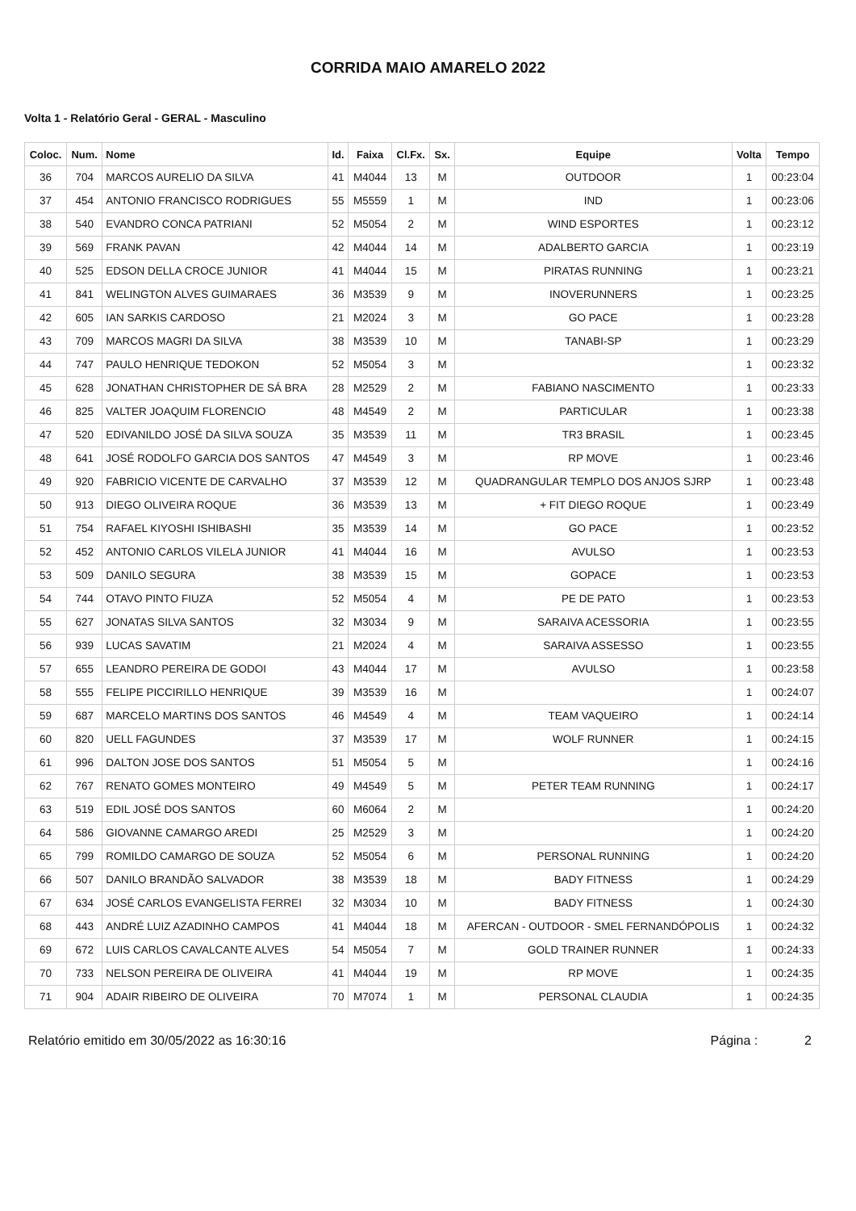CORRIDA MAIO AMARELO 2022
Volta 1 - Relatório Geral - GERAL - Masculino
| Coloc. | Num. | Nome | Id. | Faixa | Cl.Fx. | Sx. | Equipe | Volta | Tempo |
| --- | --- | --- | --- | --- | --- | --- | --- | --- | --- |
| 36 | 704 | MARCOS AURELIO DA SILVA | 41 | M4044 | 13 | M | OUTDOOR | 1 | 00:23:04 |
| 37 | 454 | ANTONIO FRANCISCO RODRIGUES | 55 | M5559 | 1 | M | IND | 1 | 00:23:06 |
| 38 | 540 | EVANDRO CONCA PATRIANI | 52 | M5054 | 2 | M | WIND ESPORTES | 1 | 00:23:12 |
| 39 | 569 | FRANK PAVAN | 42 | M4044 | 14 | M | ADALBERTO GARCIA | 1 | 00:23:19 |
| 40 | 525 | EDSON DELLA CROCE JUNIOR | 41 | M4044 | 15 | M | PIRATAS RUNNING | 1 | 00:23:21 |
| 41 | 841 | WELINGTON ALVES GUIMARAES | 36 | M3539 | 9 | M | INOVERUNNERS | 1 | 00:23:25 |
| 42 | 605 | IAN SARKIS CARDOSO | 21 | M2024 | 3 | M | GO PACE | 1 | 00:23:28 |
| 43 | 709 | MARCOS MAGRI DA SILVA | 38 | M3539 | 10 | M | TANABI-SP | 1 | 00:23:29 |
| 44 | 747 | PAULO HENRIQUE TEDOKON | 52 | M5054 | 3 | M | | 1 | 00:23:32 |
| 45 | 628 | JONATHAN CHRISTOPHER DE SÁ BRA | 28 | M2529 | 2 | M | FABIANO NASCIMENTO | 1 | 00:23:33 |
| 46 | 825 | VALTER JOAQUIM FLORENCIO | 48 | M4549 | 2 | M | PARTICULAR | 1 | 00:23:38 |
| 47 | 520 | EDIVANILDO JOSÉ DA SILVA SOUZA | 35 | M3539 | 11 | M | TR3 BRASIL | 1 | 00:23:45 |
| 48 | 641 | JOSÉ RODOLFO GARCIA DOS SANTOS | 47 | M4549 | 3 | M | RP MOVE | 1 | 00:23:46 |
| 49 | 920 | FABRICIO VICENTE DE CARVALHO | 37 | M3539 | 12 | M | QUADRANGULAR TEMPLO DOS ANJOS SJRP | 1 | 00:23:48 |
| 50 | 913 | DIEGO OLIVEIRA ROQUE | 36 | M3539 | 13 | M | + FIT DIEGO ROQUE | 1 | 00:23:49 |
| 51 | 754 | RAFAEL KIYOSHI ISHIBASHI | 35 | M3539 | 14 | M | GO PACE | 1 | 00:23:52 |
| 52 | 452 | ANTONIO CARLOS VILELA JUNIOR | 41 | M4044 | 16 | M | AVULSO | 1 | 00:23:53 |
| 53 | 509 | DANILO SEGURA | 38 | M3539 | 15 | M | GOPACE | 1 | 00:23:53 |
| 54 | 744 | OTAVO PINTO FIUZA | 52 | M5054 | 4 | M | PE DE PATO | 1 | 00:23:53 |
| 55 | 627 | JONATAS SILVA SANTOS | 32 | M3034 | 9 | M | SARAIVA ACESSORIA | 1 | 00:23:55 |
| 56 | 939 | LUCAS SAVATIM | 21 | M2024 | 4 | M | SARAIVA ASSESSO | 1 | 00:23:55 |
| 57 | 655 | LEANDRO PEREIRA DE GODOI | 43 | M4044 | 17 | M | AVULSO | 1 | 00:23:58 |
| 58 | 555 | FELIPE PICCIRILLO HENRIQUE | 39 | M3539 | 16 | M | | 1 | 00:24:07 |
| 59 | 687 | MARCELO MARTINS DOS SANTOS | 46 | M4549 | 4 | M | TEAM VAQUEIRO | 1 | 00:24:14 |
| 60 | 820 | UELL FAGUNDES | 37 | M3539 | 17 | M | WOLF RUNNER | 1 | 00:24:15 |
| 61 | 996 | DALTON JOSE DOS SANTOS | 51 | M5054 | 5 | M | | 1 | 00:24:16 |
| 62 | 767 | RENATO GOMES MONTEIRO | 49 | M4549 | 5 | M | PETER TEAM RUNNING | 1 | 00:24:17 |
| 63 | 519 | EDIL JOSÉ DOS SANTOS | 60 | M6064 | 2 | M | | 1 | 00:24:20 |
| 64 | 586 | GIOVANNE CAMARGO AREDI | 25 | M2529 | 3 | M | | 1 | 00:24:20 |
| 65 | 799 | ROMILDO CAMARGO DE SOUZA | 52 | M5054 | 6 | M | PERSONAL RUNNING | 1 | 00:24:20 |
| 66 | 507 | DANILO BRANDÃO SALVADOR | 38 | M3539 | 18 | M | BADY FITNESS | 1 | 00:24:29 |
| 67 | 634 | JOSÉ CARLOS EVANGELISTA FERREI | 32 | M3034 | 10 | M | BADY FITNESS | 1 | 00:24:30 |
| 68 | 443 | ANDRÉ LUIZ AZADINHO CAMPOS | 41 | M4044 | 18 | M | AFERCAN - OUTDOOR - SMEL FERNANDÓPOLIS | 1 | 00:24:32 |
| 69 | 672 | LUIS CARLOS CAVALCANTE ALVES | 54 | M5054 | 7 | M | GOLD TRAINER RUNNER | 1 | 00:24:33 |
| 70 | 733 | NELSON PEREIRA DE OLIVEIRA | 41 | M4044 | 19 | M | RP MOVE | 1 | 00:24:35 |
| 71 | 904 | ADAIR RIBEIRO DE OLIVEIRA | 70 | M7074 | 1 | M | PERSONAL CLAUDIA | 1 | 00:24:35 |
Relatório emitido em 30/05/2022 as 16:30:16 Página : 2